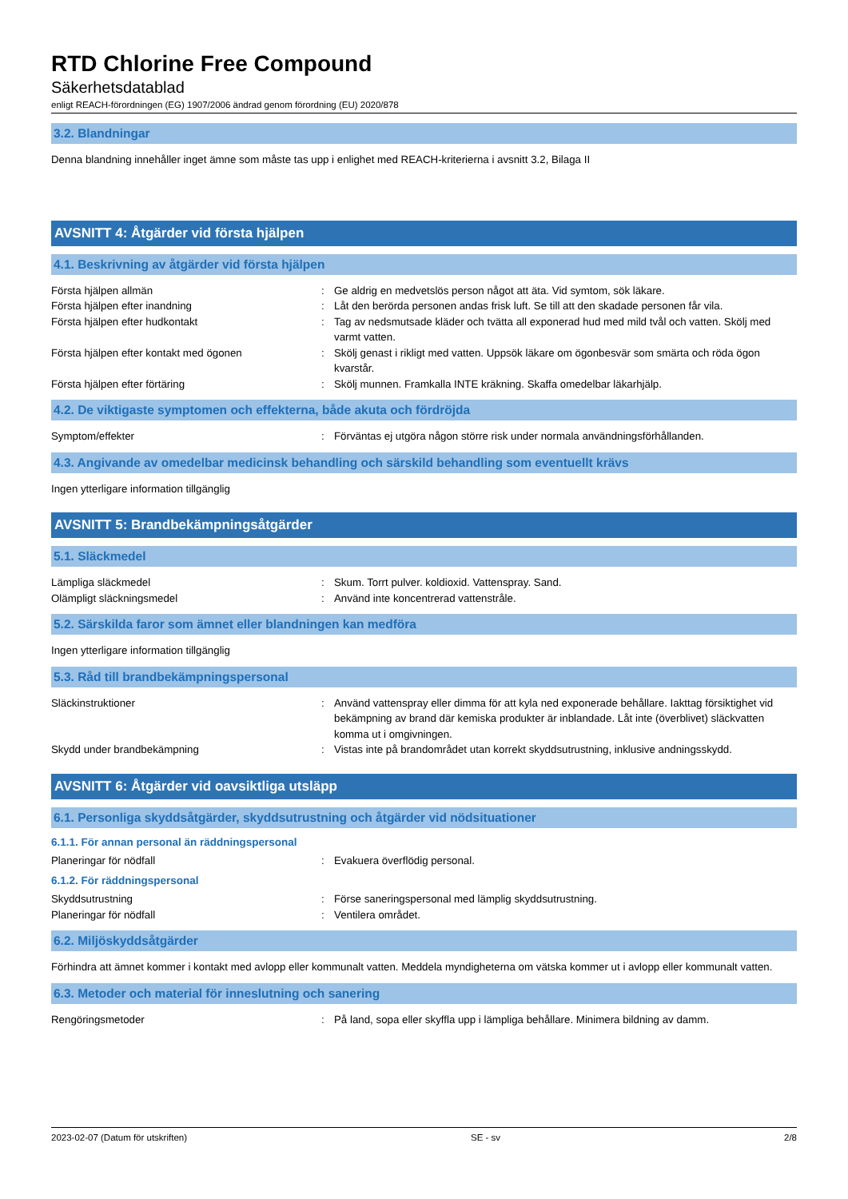RTD Chlorine Free Compound
Säkerhetsdatablad
enligt REACH-förordningen (EG) 1907/2006 ändrad genom förordning (EU) 2020/878
3.2. Blandningar
Denna blandning innehåller inget ämne som måste tas upp i enlighet med REACH-kriterierna i avsnitt 3.2, Bilaga II
AVSNITT 4: Åtgärder vid första hjälpen
4.1. Beskrivning av åtgärder vid första hjälpen
Första hjälpen allmän : Ge aldrig en medvetslös person något att äta. Vid symtom, sök läkare.
Första hjälpen efter inandning : Låt den berörda personen andas frisk luft. Se till att den skadade personen får vila.
Första hjälpen efter hudkontakt : Tag av nedsmutsade kläder och tvätta all exponerad hud med mild tvål och vatten. Skölj med varmt vatten.
Första hjälpen efter kontakt med ögonen : Skölj genast i rikligt med vatten. Uppsök läkare om ögonbesvär som smärta och röda ögon kvarstår.
Första hjälpen efter förtäring : Skölj munnen. Framkalla INTE kräkning. Skaffa omedelbar läkarhjälp.
4.2. De viktigaste symptomen och effekterna, både akuta och fördröjda
Symptom/effekter : Förväntas ej utgöra någon större risk under normala användningsförhållanden.
4.3. Angivande av omedelbar medicinsk behandling och särskild behandling som eventuellt krävs
Ingen ytterligare information tillgänglig
AVSNITT 5: Brandbekämpningsåtgärder
5.1. Släckmedel
Lämpliga släckmedel : Skum. Torrt pulver. koldioxid. Vattenspray. Sand.
Olämpligt släckningsmedel : Använd inte koncentrerad vattenstråle.
5.2. Särskilda faror som ämnet eller blandningen kan medföra
Ingen ytterligare information tillgänglig
5.3. Råd till brandbekämpningspersonal
Släckinstruktioner : Använd vattenspray eller dimma för att kyla ned exponerade behållare. Iakttag försiktighet vid bekämpning av brand där kemiska produkter är inblandade. Låt inte (överblivet) släckvatten komma ut i omgivningen.
Skydd under brandbekämpning : Vistas inte på brandområdet utan korrekt skyddsutrustning, inklusive andningsskydd.
AVSNITT 6: Åtgärder vid oavsiktliga utsläpp
6.1. Personliga skyddsåtgärder, skyddsutrustning och åtgärder vid nödsituationer
6.1.1. För annan personal än räddningspersonal
Planeringar för nödfall : Evakuera överflödig personal.
6.1.2. För räddningspersonal
Skyddsutrustning : Förse saneringspersonal med lämplig skyddsutrustning.
Planeringar för nödfall : Ventilera området.
6.2. Miljöskyddsåtgärder
Förhindra att ämnet kommer i kontakt med avlopp eller kommunalt vatten. Meddela myndigheterna om vätska kommer ut i avlopp eller kommunalt vatten.
6.3. Metoder och material för inneslutning och sanering
Rengöringsmetoder : På land, sopa eller skyffla upp i lämpliga behållare. Minimera bildning av damm.
2023-02-07 (Datum för utskriften) SE - sv 2/8